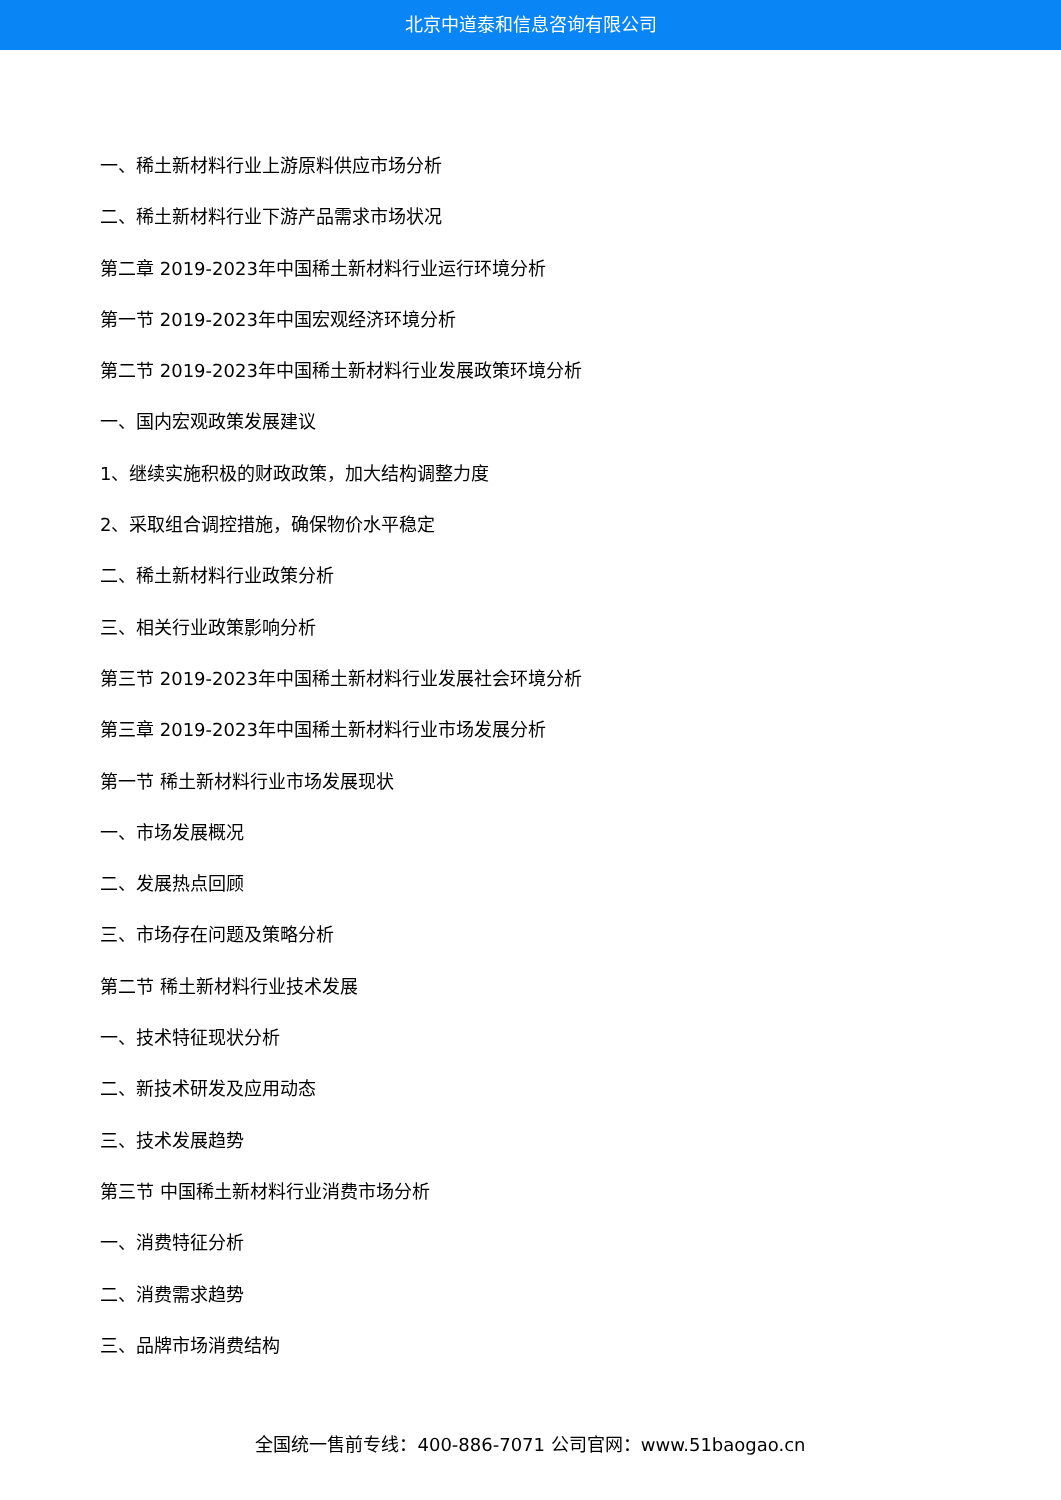北京中道泰和信息咨询有限公司
一、稀土新材料行业上游原料供应市场分析
二、稀土新材料行业下游产品需求市场状况
第二章 2019-2023年中国稀土新材料行业运行环境分析
第一节 2019-2023年中国宏观经济环境分析
第二节 2019-2023年中国稀土新材料行业发展政策环境分析
一、国内宏观政策发展建议
1、继续实施积极的财政政策，加大结构调整力度
2、采取组合调控措施，确保物价水平稳定
二、稀土新材料行业政策分析
三、相关行业政策影响分析
第三节 2019-2023年中国稀土新材料行业发展社会环境分析
第三章 2019-2023年中国稀土新材料行业市场发展分析
第一节 稀土新材料行业市场发展现状
一、市场发展概况
二、发展热点回顾
三、市场存在问题及策略分析
第二节 稀土新材料行业技术发展
一、技术特征现状分析
二、新技术研发及应用动态
三、技术发展趋势
第三节 中国稀土新材料行业消费市场分析
一、消费特征分析
二、消费需求趋势
三、品牌市场消费结构
全国统一售前专线：400-886-7071 公司官网：www.51baogao.cn